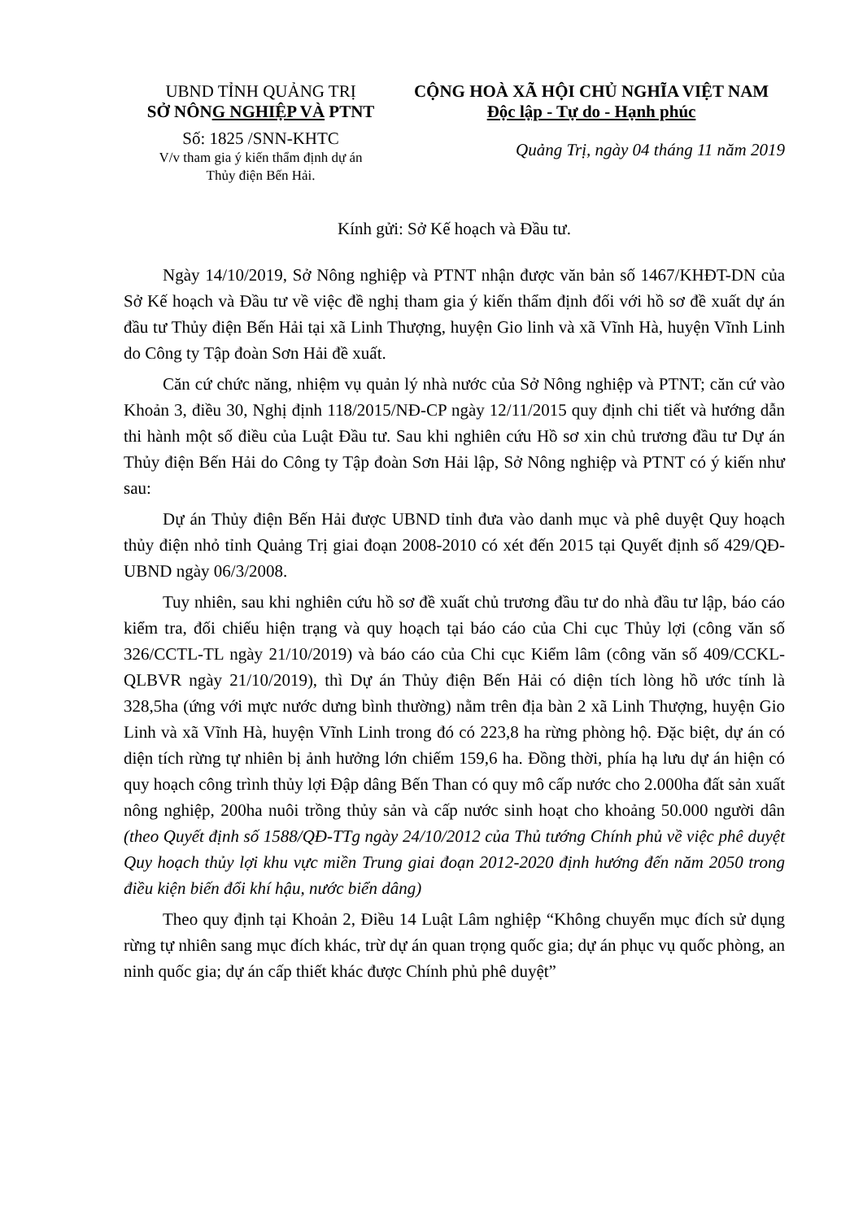UBND TỈNH QUẢNG TRỊ
SỞ NÔNG NGHIỆP VÀ PTNT
Số: 1825 /SNN-KHTC
V/v tham gia ý kiến thẩm định dự án
Thủy điện Bến Hải.
CỘNG HOÀ XÃ HỘI CHỦ NGHĨA VIỆT NAM
Độc lập - Tự do - Hạnh phúc
Quảng Trị, ngày 04 tháng 11 năm 2019
Kính gửi: Sở Kế hoạch và Đầu tư.
Ngày 14/10/2019, Sở Nông nghiệp và PTNT nhận được văn bản số 1467/KHĐT-DN của Sở Kế hoạch và Đầu tư về việc đề nghị tham gia ý kiến thẩm định đối với hồ sơ đề xuất dự án đầu tư Thủy điện Bến Hải tại xã Linh Thượng, huyện Gio linh và xã Vĩnh Hà, huyện Vĩnh Linh do Công ty Tập đoàn Sơn Hải đề xuất.
Căn cứ chức năng, nhiệm vụ quản lý nhà nước của Sở Nông nghiệp và PTNT; căn cứ vào Khoản 3, điều 30, Nghị định 118/2015/NĐ-CP ngày 12/11/2015 quy định chi tiết và hướng dẫn thi hành một số điều của Luật Đầu tư. Sau khi nghiên cứu Hồ sơ xin chủ trương đầu tư Dự án Thủy điện Bến Hải do Công ty Tập đoàn Sơn Hải lập, Sở Nông nghiệp và PTNT có ý kiến như sau:
Dự án Thủy điện Bến Hải được UBND tỉnh đưa vào danh mục và phê duyệt Quy hoạch thủy điện nhỏ tỉnh Quảng Trị giai đoạn 2008-2010 có xét đến 2015 tại Quyết định số 429/QĐ-UBND ngày 06/3/2008.
Tuy nhiên, sau khi nghiên cứu hồ sơ đề xuất chủ trương đầu tư do nhà đầu tư lập, báo cáo kiểm tra, đối chiếu hiện trạng và quy hoạch tại báo cáo của Chi cục Thủy lợi (công văn số 326/CCTL-TL ngày 21/10/2019) và báo cáo của Chi cục Kiểm lâm (công văn số 409/CCKL-QLBVR ngày 21/10/2019), thì Dự án Thủy điện Bến Hải có diện tích lòng hồ ước tính là 328,5ha (ứng với mực nước dưng bình thường) nằm trên địa bàn 2 xã Linh Thượng, huyện Gio Linh và xã Vĩnh Hà, huyện Vĩnh Linh trong đó có 223,8 ha rừng phòng hộ. Đặc biệt, dự án có diện tích rừng tự nhiên bị ảnh hưởng lớn chiếm 159,6 ha. Đồng thời, phía hạ lưu dự án hiện có quy hoạch công trình thủy lợi Đập dâng Bến Than có quy mô cấp nước cho 2.000ha đất sản xuất nông nghiệp, 200ha nuôi trồng thủy sản và cấp nước sinh hoạt cho khoảng 50.000 người dân (theo Quyết định số 1588/QĐ-TTg ngày 24/10/2012 của Thủ tướng Chính phủ về việc phê duyệt Quy hoạch thủy lợi khu vực miền Trung giai đoạn 2012-2020 định hướng đến năm 2050 trong điều kiện biến đổi khí hậu, nước biển dâng)
Theo quy định tại Khoản 2, Điều 14 Luật Lâm nghiệp “Không chuyển mục đích sử dụng rừng tự nhiên sang mục đích khác, trừ dự án quan trọng quốc gia; dự án phục vụ quốc phòng, an ninh quốc gia; dự án cấp thiết khác được Chính phủ phê duyệt”